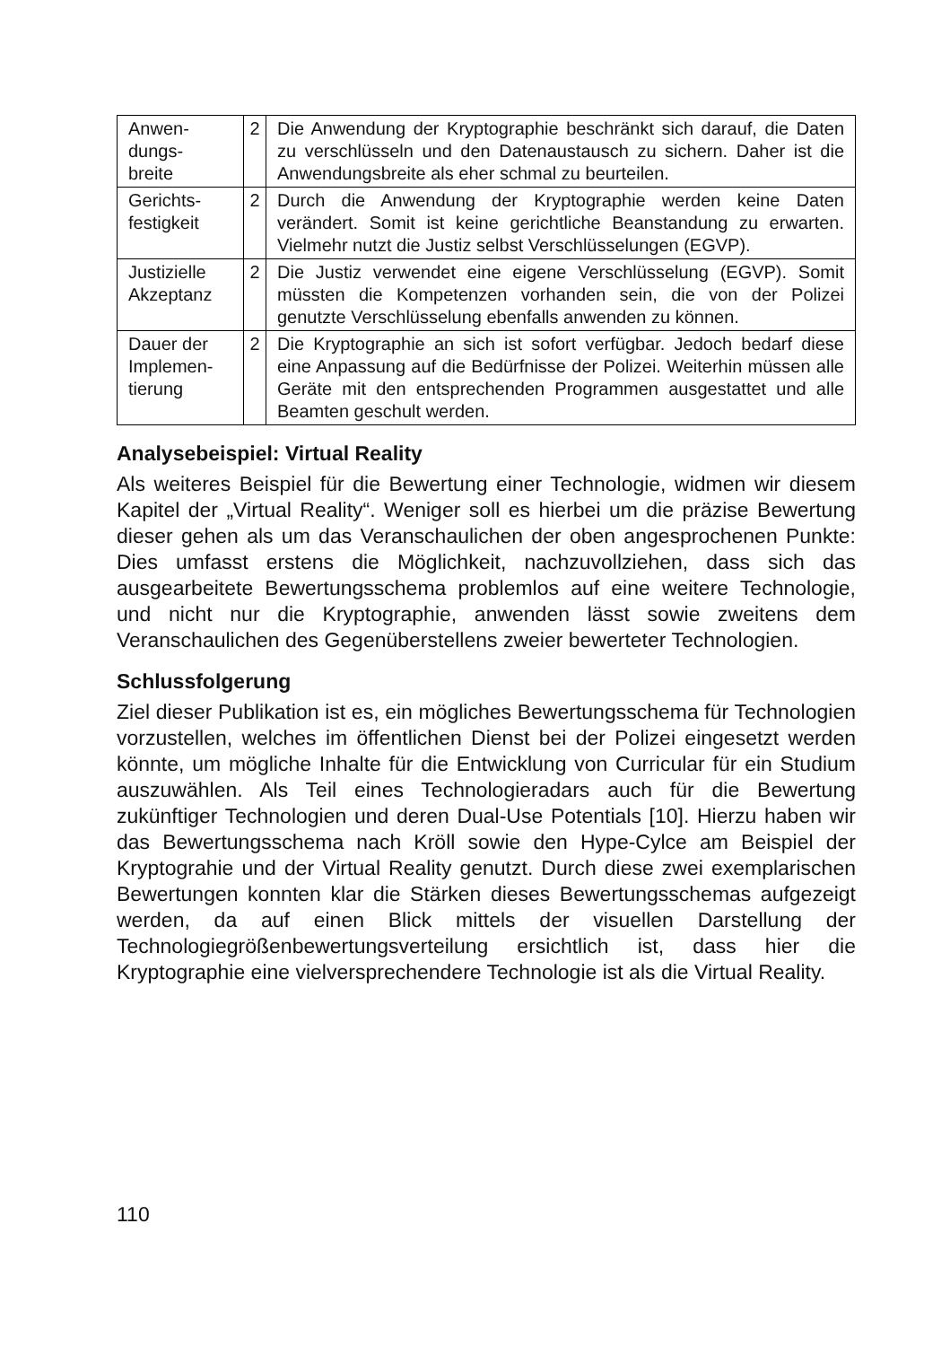| Anwen- dungs- breite | 2 | Die Anwendung der Kryptographie beschränkt sich darauf, die Daten zu verschlüsseln und den Datenaustausch zu sichern. Daher ist die Anwendungsbreite als eher schmal zu beurteilen. |
| Gerichts- festigkeit | 2 | Durch die Anwendung der Kryptographie werden keine Daten verändert. Somit ist keine gerichtliche Beanstandung zu erwarten. Vielmehr nutzt die Justiz selbst Verschlüsselungen (EGVP). |
| Justizielle Akzeptanz | 2 | Die Justiz verwendet eine eigene Verschlüsselung (EGVP). Somit müssten die Kompetenzen vorhanden sein, die von der Polizei genutzte Verschlüsselung ebenfalls anwenden zu können. |
| Dauer der Implemen- tierung | 2 | Die Kryptographie an sich ist sofort verfügbar. Jedoch bedarf diese eine Anpassung auf die Bedürfnisse der Polizei. Weiterhin müssen alle Geräte mit den entsprechenden Programmen ausgestattet und alle Beamten geschult werden. |
Analysebeispiel: Virtual Reality
Als weiteres Beispiel für die Bewertung einer Technologie, widmen wir diesem Kapitel der „Virtual Reality“. Weniger soll es hierbei um die präzise Bewertung dieser gehen als um das Veranschaulichen der oben angesprochenen Punkte: Dies umfasst erstens die Möglichkeit, nachzuvollziehen, dass sich das ausgearbeitete Bewertungsschema problemlos auf eine weitere Technologie, und nicht nur die Kryptographie, anwenden lässt sowie zweitens dem Veranschaulichen des Gegenüberstellens zweier bewerteter Technologien.
Schlussfolgerung
Ziel dieser Publikation ist es, ein mögliches Bewertungsschema für Technologien vorzustellen, welches im öffentlichen Dienst bei der Polizei eingesetzt werden könnte, um mögliche Inhalte für die Entwicklung von Curricular für ein Studium auszuwählen. Als Teil eines Technologieradars auch für die Bewertung zukünftiger Technologien und deren Dual-Use Potentials [10]. Hierzu haben wir das Bewertungsschema nach Kröll sowie den Hype-Cylce am Beispiel der Kryptograhie und der Virtual Reality genutzt. Durch diese zwei exemplarischen Bewertungen konnten klar die Stärken dieses Bewertungsschemas aufgezeigt werden, da auf einen Blick mittels der visuellen Darstellung der Technologiegrößenbewertungsverteilung ersichtlich ist, dass hier die Kryptographie eine vielversprechendere Technologie ist als die Virtual Reality.
110